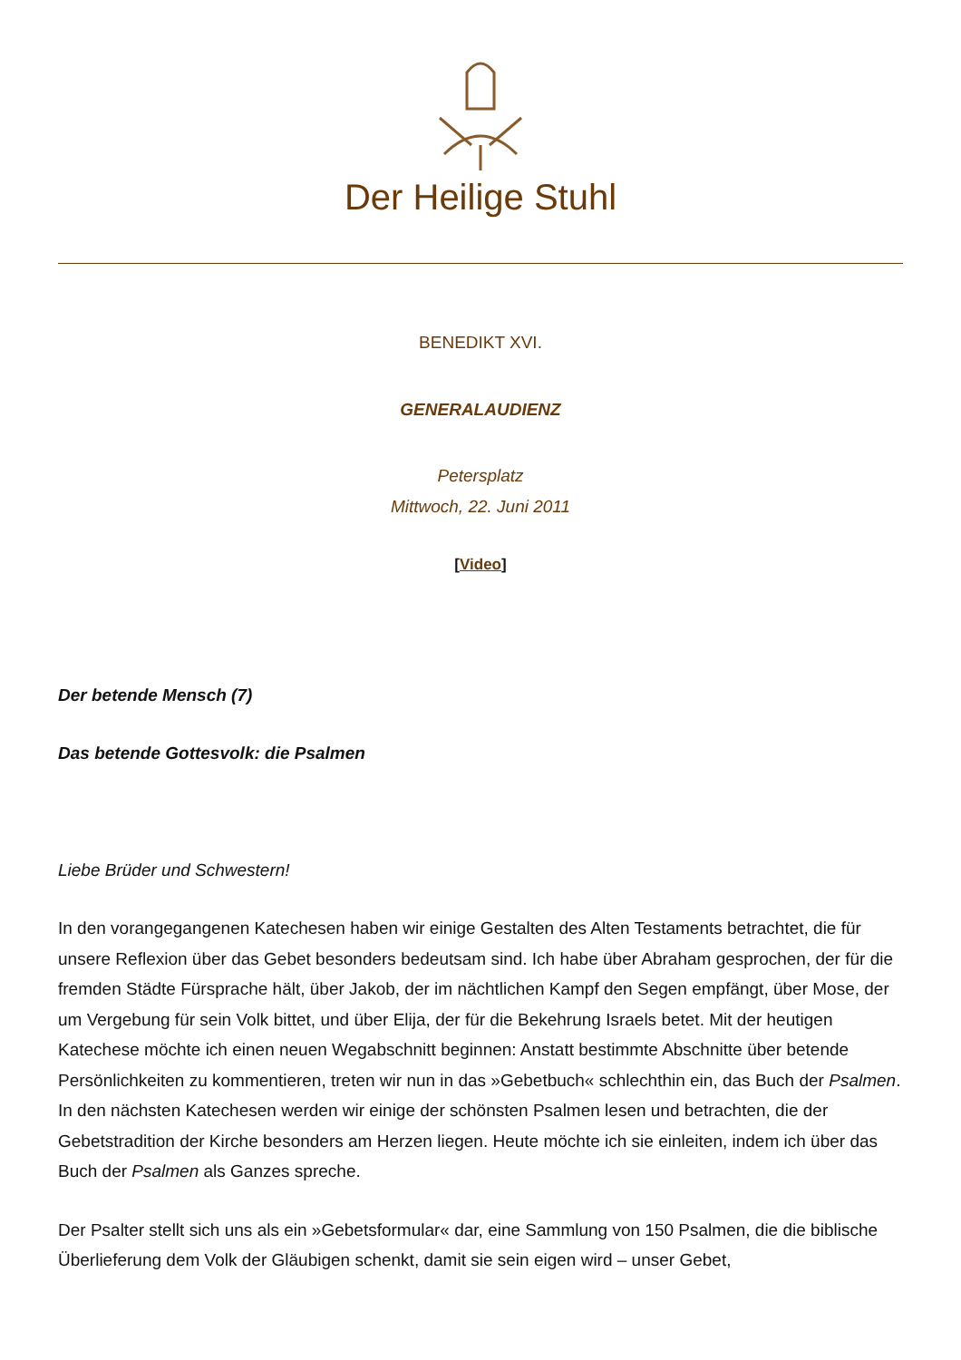Der Heilige Stuhl
BENEDIKT XVI.
GENERALAUDIENZ
Petersplatz
Mittwoch, 22. Juni 2011
[Video]
Der betende Mensch (7)
Das betende Gottesvolk: die Psalmen
Liebe Brüder und Schwestern!
In den vorangegangenen Katechesen haben wir einige Gestalten des Alten Testaments betrachtet, die für unsere Reflexion über das Gebet besonders bedeutsam sind. Ich habe über Abraham gesprochen, der für die fremden Städte Fürsprache hält, über Jakob, der im nächtlichen Kampf den Segen empfängt, über Mose, der um Vergebung für sein Volk bittet, und über Elija, der für die Bekehrung Israels betet. Mit der heutigen Katechese möchte ich einen neuen Wegabschnitt beginnen: Anstatt bestimmte Abschnitte über betende Persönlichkeiten zu kommentieren, treten wir nun in das »Gebetbuch« schlechthin ein, das Buch der Psalmen. In den nächsten Katechesen werden wir einige der schönsten Psalmen lesen und betrachten, die der Gebetstradition der Kirche besonders am Herzen liegen. Heute möchte ich sie einleiten, indem ich über das Buch der Psalmen als Ganzes spreche.
Der Psalter stellt sich uns als ein »Gebetsformular« dar, eine Sammlung von 150 Psalmen, die die biblische Überlieferung dem Volk der Gläubigen schenkt, damit sie sein eigen wird – unser Gebet,